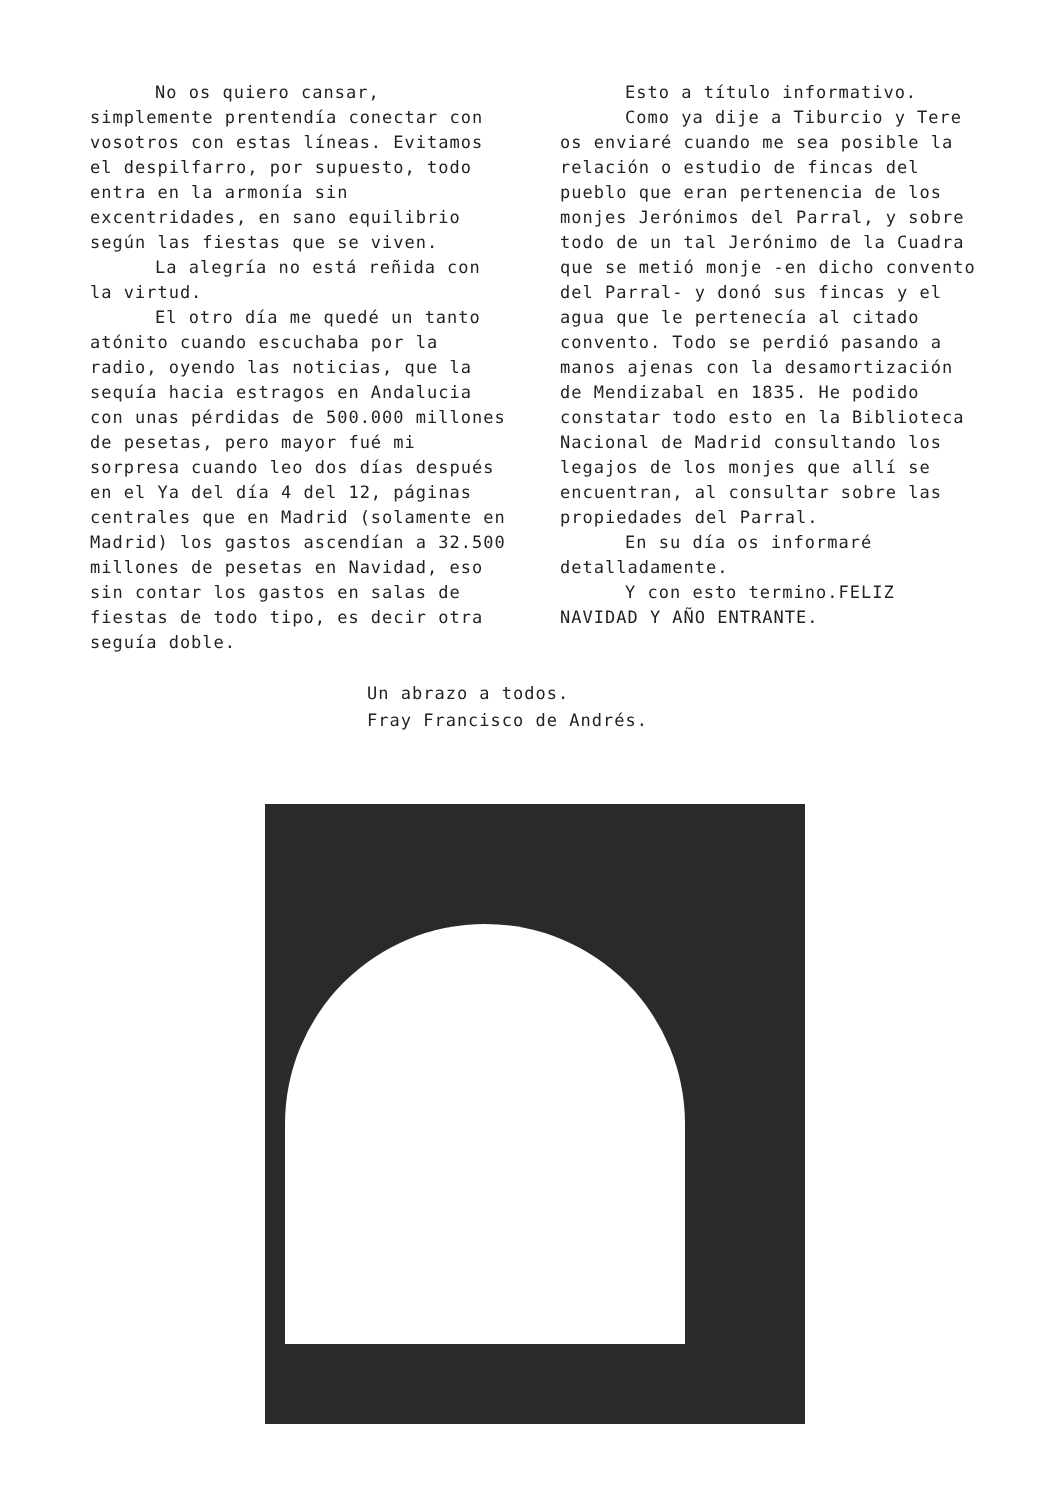No os quiero cansar, simplemente prentendía conectar con vosotros con estas líneas. Evitamos el despilfarro, por supuesto, todo entra en la armonía sin excentridades, en sano equilibrio según las fiestas que se viven.
La alegría no está reñida con la virtud.
El otro día me quedé un tanto atónito cuando escuchaba por la radio, oyendo las noticias, que la sequía hacia estragos en Andalucia con unas pérdidas de 500.000 millones de pesetas, pero mayor fué mi sorpresa cuando leo dos días después en el Ya del día 4 del 12, páginas centrales que en Madrid (solamente en Madrid) los gastos ascendían a 32.500 millones de pesetas en Navidad, eso sin contar los gastos en salas de fiestas de todo tipo, es decir otra seguía doble.
Esto a título informativo.
Como ya dije a Tiburcio y Tere os enviaré cuando me sea posible la relación o estudio de fincas del pueblo que eran pertenencia de los monjes Jerónimos del Parral, y sobre todo de un tal Jerónimo de la Cuadra que se metió monje -en dicho convento del Parral- y donó sus fincas y el agua que le pertenecía al citado convento. Todo se perdió pasando a manos ajenas con la desamortización de Mendizabal en 1835. He podido constatar todo esto en la Biblioteca Nacional de Madrid consultando los legajos de los monjes que allí se encuentran, al consultar sobre las propiedades del Parral.
En su día os informaré detalladamente.
Y con esto termino.FELIZ NAVIDAD Y AÑO ENTRANTE.
Un abrazo a todos.
Fray Francisco de Andrés.